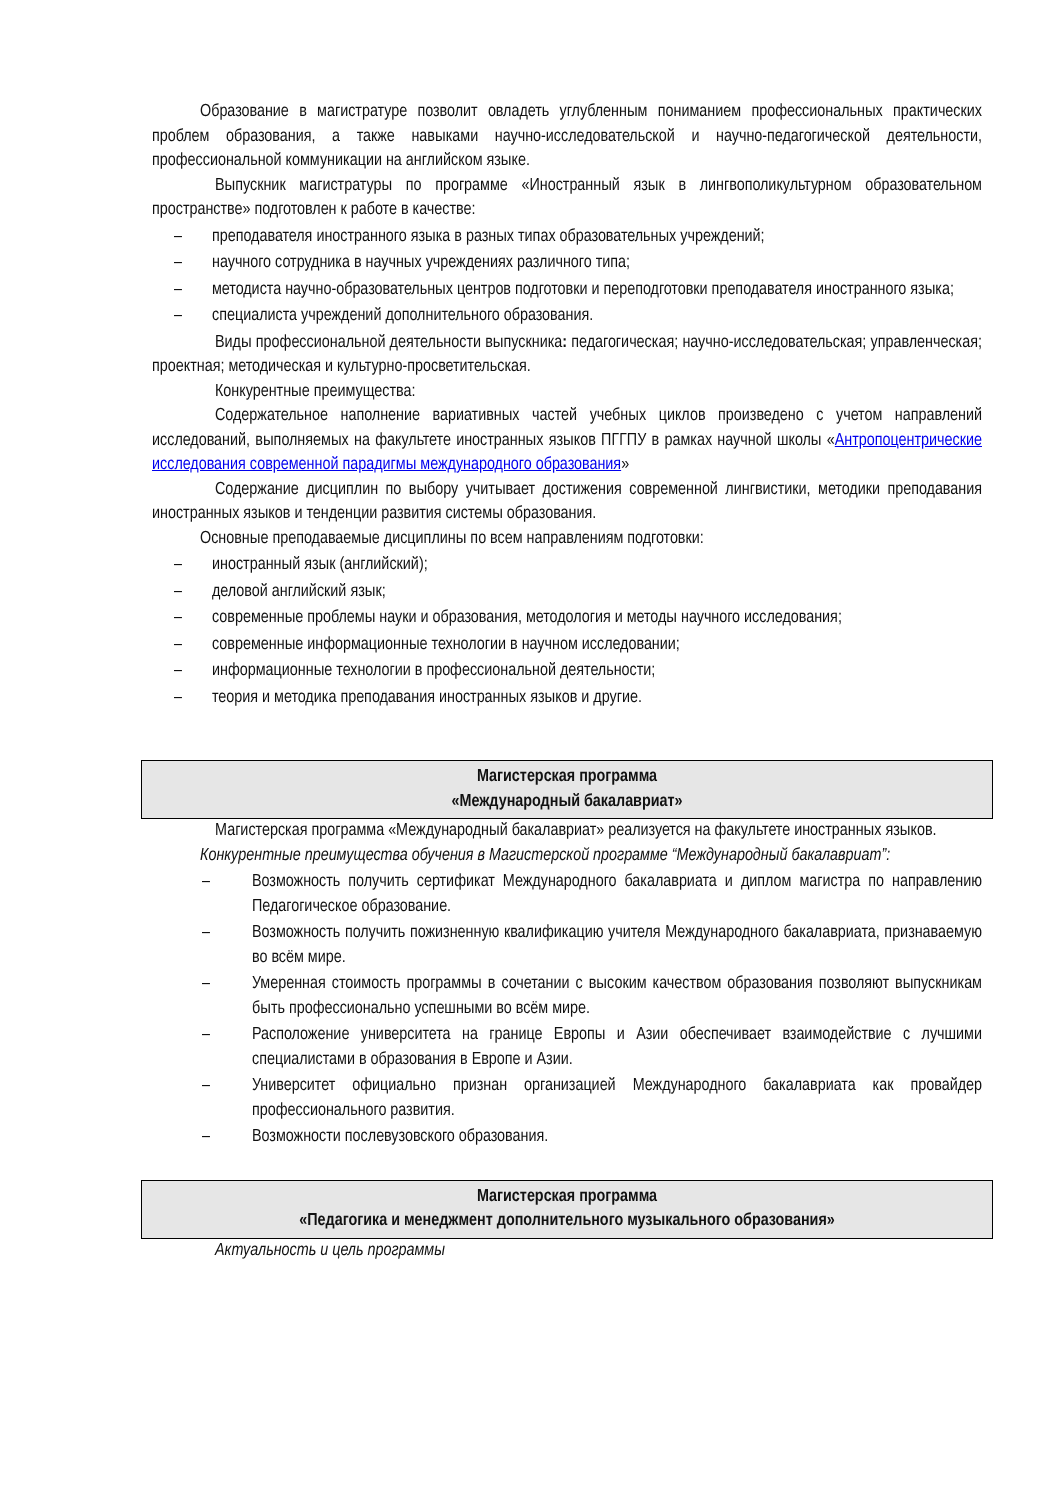Образование в магистратуре позволит овладеть углубленным пониманием профессиональных практических проблем образования, а также навыками научно-исследовательской и научно-педагогической деятельности, профессиональной коммуникации на английском языке.
Выпускник магистратуры по программе «Иностранный язык в лингвополикультурном образовательном пространстве» подготовлен к работе в качестве:
– преподавателя иностранного языка в разных типах образовательных учреждений;
– научного сотрудника в научных учреждениях различного типа;
– методиста научно-образовательных центров подготовки и переподготовки преподавателя иностранного языка;
– специалиста учреждений дополнительного образования.
Виды профессиональной деятельности выпускника: педагогическая; научно-исследовательская; управленческая; проектная; методическая и культурно-просветительская.
Конкурентные преимущества:
Содержательное наполнение вариативных частей учебных циклов произведено с учетом направлений исследований, выполняемых на факультете иностранных языков ПГГПУ в рамках научной школы «Антропоцентрические исследования современной парадигмы международного образования»
Содержание дисциплин по выбору учитывает достижения современной лингвистики, методики преподавания иностранных языков и тенденции развития системы образования.
Основные преподаваемые дисциплины по всем направлениям подготовки:
– иностранный язык (английский);
– деловой английский язык;
– современные проблемы науки и образования, методология и методы научного исследования;
– современные информационные технологии в научном исследовании;
– информационные технологии в профессиональной деятельности;
– теория и методика преподавания иностранных языков и другие.
Магистерская программа
«Международный бакалавриат»
Магистерская программа «Международный бакалавриат» реализуется на факультете иностранных языков.
Конкурентные преимущества обучения в Магистерской программе “Международный бакалавриат”:
– Возможность получить сертификат Международного бакалавриата и диплом магистра по направлению Педагогическое образование.
– Возможность получить пожизненную квалификацию учителя Международного бакалавриата, признаваемую во всём мире.
– Умеренная стоимость программы в сочетании с высоким качеством образования позволяют выпускникам быть профессионально успешными во всём мире.
– Расположение университета на границе Европы и Азии обеспечивает взаимодействие с лучшими специалистами в образования в Европе и Азии.
– Университет официально признан организацией Международного бакалавриата как провайдер профессионального развития.
– Возможности послевузовского образования.
Магистерская программа
«Педагогика и менеджмент дополнительного музыкального образования»
Актуальность и цель программы